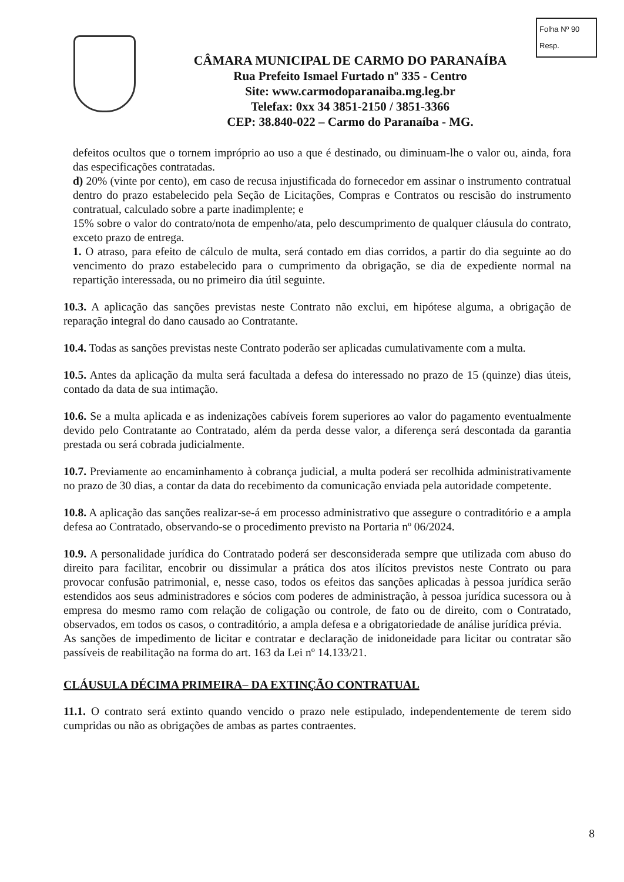Folha Nº 90
Resp.
CÂMARA MUNICIPAL DE CARMO DO PARANAÍBA
Rua Prefeito Ismael Furtado nº 335 - Centro
Site: www.carmodoparanaiba.mg.leg.br
Telefax: 0xx 34 3851-2150 / 3851-3366
CEP: 38.840-022 – Carmo do Paranaíba - MG.
defeitos ocultos que o tornem impróprio ao uso a que é destinado, ou diminuam-lhe o valor ou, ainda, fora das especificações contratadas.
d) 20% (vinte por cento), em caso de recusa injustificada do fornecedor em assinar o instrumento contratual dentro do prazo estabelecido pela Seção de Licitações, Compras e Contratos ou rescisão do instrumento contratual, calculado sobre a parte inadimplente; e
15% sobre o valor do contrato/nota de empenho/ata, pelo descumprimento de qualquer cláusula do contrato, exceto prazo de entrega.
1. O atraso, para efeito de cálculo de multa, será contado em dias corridos, a partir do dia seguinte ao do vencimento do prazo estabelecido para o cumprimento da obrigação, se dia de expediente normal na repartição interessada, ou no primeiro dia útil seguinte.
10.3. A aplicação das sanções previstas neste Contrato não exclui, em hipótese alguma, a obrigação de reparação integral do dano causado ao Contratante.
10.4. Todas as sanções previstas neste Contrato poderão ser aplicadas cumulativamente com a multa.
10.5. Antes da aplicação da multa será facultada a defesa do interessado no prazo de 15 (quinze) dias úteis, contado da data de sua intimação.
10.6. Se a multa aplicada e as indenizações cabíveis forem superiores ao valor do pagamento eventualmente devido pelo Contratante ao Contratado, além da perda desse valor, a diferença será descontada da garantia prestada ou será cobrada judicialmente.
10.7. Previamente ao encaminhamento à cobrança judicial, a multa poderá ser recolhida administrativamente no prazo de 30 dias, a contar da data do recebimento da comunicação enviada pela autoridade competente.
10.8. A aplicação das sanções realizar-se-á em processo administrativo que assegure o contraditório e a ampla defesa ao Contratado, observando-se o procedimento previsto na Portaria nº 06/2024.
10.9. A personalidade jurídica do Contratado poderá ser desconsiderada sempre que utilizada com abuso do direito para facilitar, encobrir ou dissimular a prática dos atos ilícitos previstos neste Contrato ou para provocar confusão patrimonial, e, nesse caso, todos os efeitos das sanções aplicadas à pessoa jurídica serão estendidos aos seus administradores e sócios com poderes de administração, à pessoa jurídica sucessora ou à empresa do mesmo ramo com relação de coligação ou controle, de fato ou de direito, com o Contratado, observados, em todos os casos, o contraditório, a ampla defesa e a obrigatoriedade de análise jurídica prévia.
As sanções de impedimento de licitar e contratar e declaração de inidoneidade para licitar ou contratar são passíveis de reabilitação na forma do art. 163 da Lei nº 14.133/21.
CLÁUSULA DÉCIMA PRIMEIRA– DA EXTINÇÃO CONTRATUAL
11.1. O contrato será extinto quando vencido o prazo nele estipulado, independentemente de terem sido cumpridas ou não as obrigações de ambas as partes contraentes.
8